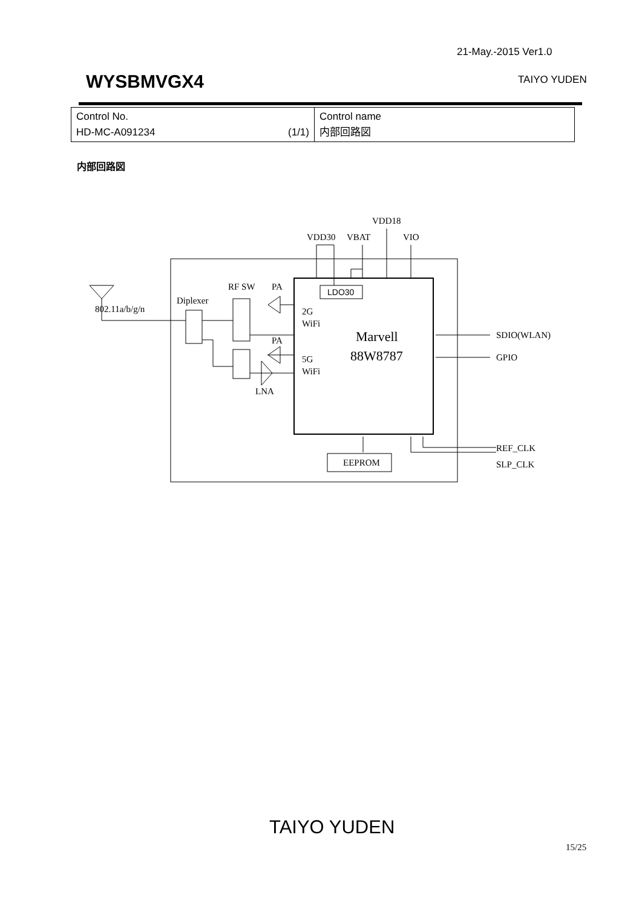21-May.-2015 Ver1.0
WYSBMVGX4 TAIYO YUDEN
| Control No. HD-MC-A091234 (1/1) | Control name 内部回路図 |
内部回路図
VDD18
VDD30
VBAT
VIO
RF SW
PA
Diplexer
802.11a/b/g/n
2G
WiFi
PA
5G
WiFi
LNA
Marvell
88W8787
SDIO(WLAN)
GPIO
REF_CLK
SLP_CLK
EEPROM
LDO30
TAIYO YUDEN
15/25